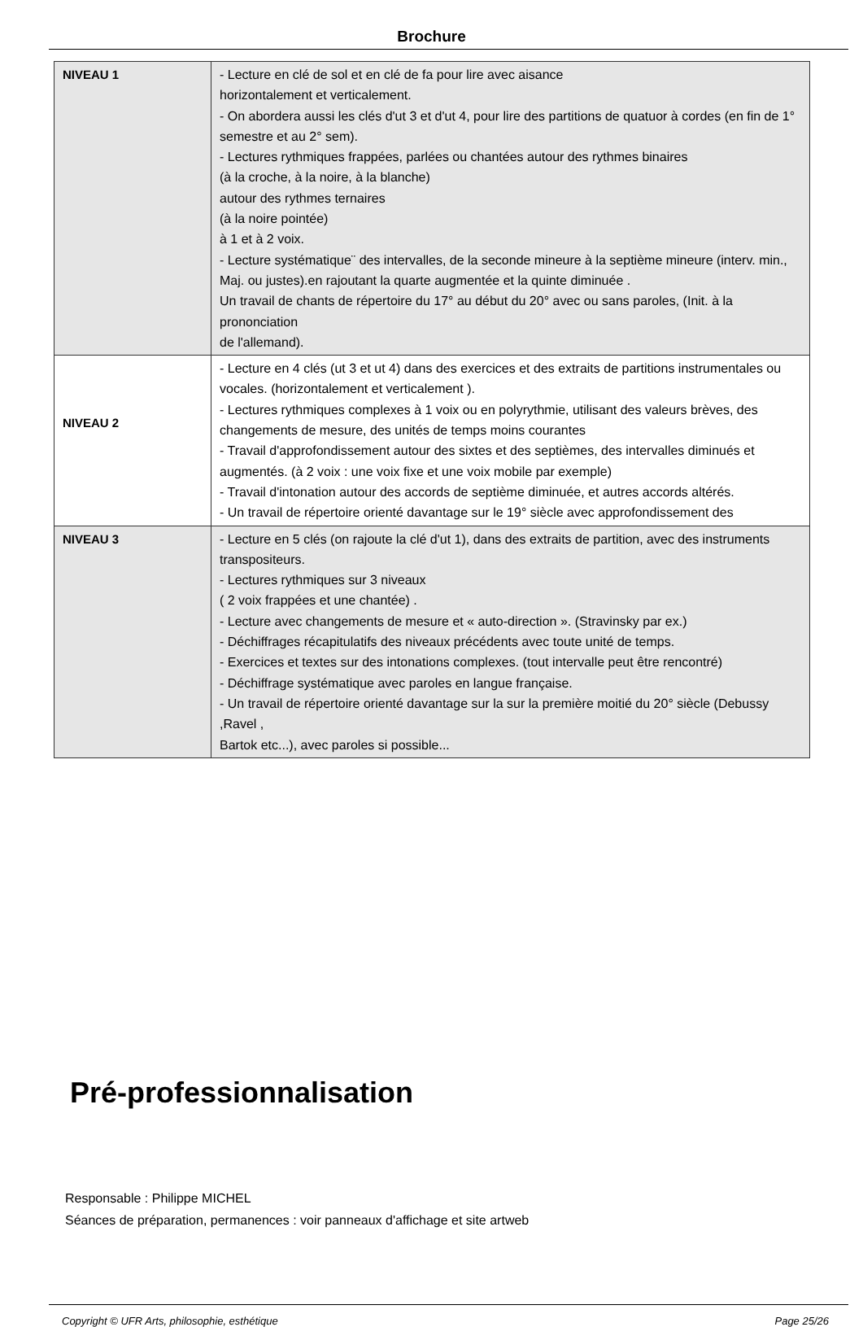Brochure
| NIVEAU 1 | - Lecture en clé de sol et en clé de fa pour lire avec aisance horizontalement et verticalement. - On abordera aussi les clés d'ut 3 et d'ut 4, pour lire des partitions de quatuor à cordes (en fin de 1° semestre et au 2° sem). - Lectures rythmiques frappées, parlées ou chantées autour des rythmes binaires (à la croche, à la noire, à la blanche) autour des rythmes ternaires (à la noire pointée) à 1 et à 2 voix. - Lecture systématique¨ des intervalles, de la seconde mineure à la septième mineure (interv. min., Maj. ou justes).en rajoutant la quarte augmentée et la quinte diminuée . Un travail de chants de répertoire du 17° au début du 20° avec ou sans paroles, (Init. à la prononciation de l'allemand). |
| NIVEAU 2 | - Lecture en 4 clés (ut 3 et ut 4) dans des exercices et des extraits de partitions instrumentales ou vocales. (horizontalement et verticalement ). - Lectures rythmiques complexes à 1 voix ou en polyrythmie, utilisant des valeurs brèves, des changements de mesure, des unités de temps moins courantes - Travail d'approfondissement autour des sixtes et des septièmes, des intervalles diminués et augmentés. (à 2 voix : une voix fixe et une voix mobile par exemple) - Travail d'intonation autour des accords de septième diminuée, et autres accords altérés. - Un travail de répertoire orienté davantage sur le 19° siècle avec approfondissement des |
| NIVEAU 3 | - Lecture en 5 clés (on rajoute la clé d'ut 1), dans des extraits de partition, avec des instruments transpositeurs. - Lectures rythmiques sur 3 niveaux ( 2 voix frappées et une chantée) . - Lecture avec changements de mesure et « auto-direction ». (Stravinsky par ex.) - Déchiffrages récapitulatifs des niveaux précédents avec toute unité de temps. - Exercices et textes sur des intonations complexes. (tout intervalle peut être rencontré) - Déchiffrage systématique avec paroles en langue française. - Un travail de répertoire orienté davantage sur la sur la première moitié du 20° siècle (Debussy ,Ravel , Bartok etc...), avec paroles si possible... |
Pré-professionnalisation
Responsable : Philippe MICHEL
Séances de préparation, permanences : voir panneaux d'affichage et site artweb
Copyright © UFR Arts, philosophie, esthétique Page 25/26